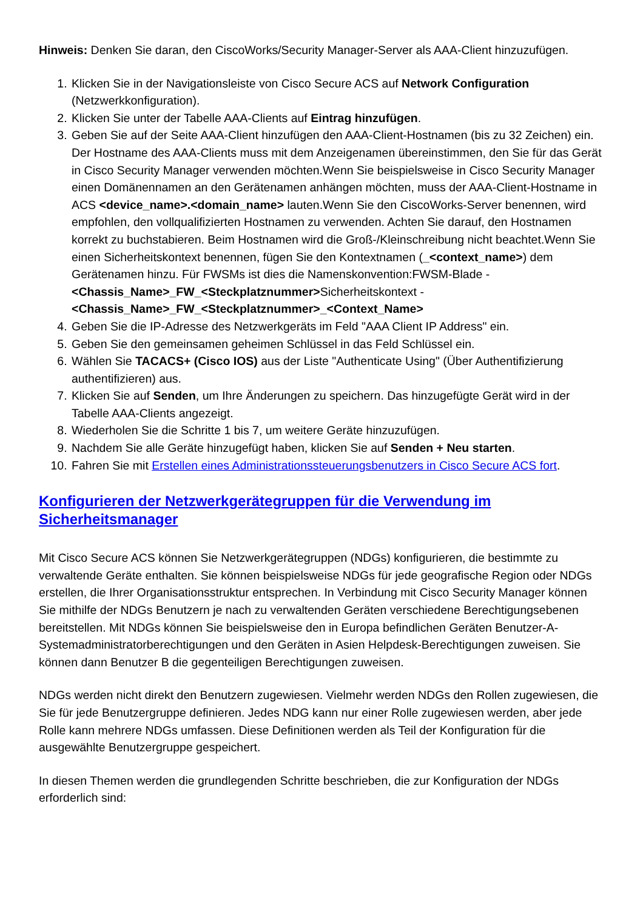Hinweis: Denken Sie daran, den CiscoWorks/Security Manager-Server als AAA-Client hinzuzufügen.
1. Klicken Sie in der Navigationsleiste von Cisco Secure ACS auf Network Configuration (Netzwerkkonfiguration).
2. Klicken Sie unter der Tabelle AAA-Clients auf Eintrag hinzufügen.
3. Geben Sie auf der Seite AAA-Client hinzufügen den AAA-Client-Hostnamen (bis zu 32 Zeichen) ein. Der Hostname des AAA-Clients muss mit dem Anzeigenamen übereinstimmen, den Sie für das Gerät in Cisco Security Manager verwenden möchten.Wenn Sie beispielsweise in Cisco Security Manager einen Domänennamen an den Gerätenamen anhängen möchten, muss der AAA-Client-Hostname in ACS <device_name>.<domain_name> lauten.Wenn Sie den CiscoWorks-Server benennen, wird empfohlen, den vollqualifizierten Hostnamen zu verwenden. Achten Sie darauf, den Hostnamen korrekt zu buchstabieren. Beim Hostnamen wird die Groß-/Kleinschreibung nicht beachtet.Wenn Sie einen Sicherheitskontext benennen, fügen Sie den Kontextnamen (_<context_name>) dem Gerätenamen hinzu. Für FWSMs ist dies die Namenskonvention:FWSM-Blade - <Chassis_Name>_FW_<Steckplatznummer>Sicherheitskontext - <Chassis_Name>_FW_<Steckplatznummer>_<Context_Name>
4. Geben Sie die IP-Adresse des Netzwerkgeräts im Feld "AAA Client IP Address" ein.
5. Geben Sie den gemeinsamen geheimen Schlüssel in das Feld Schlüssel ein.
6. Wählen Sie TACACS+ (Cisco IOS) aus der Liste "Authenticate Using" (Über Authentifizierung authentifizieren) aus.
7. Klicken Sie auf Senden, um Ihre Änderungen zu speichern. Das hinzugefügte Gerät wird in der Tabelle AAA-Clients angezeigt.
8. Wiederholen Sie die Schritte 1 bis 7, um weitere Geräte hinzuzufügen.
9. Nachdem Sie alle Geräte hinzugefügt haben, klicken Sie auf Senden + Neu starten.
10. Fahren Sie mit Erstellen eines Administrationssteuerungsbenutzers in Cisco Secure ACS fort.
Konfigurieren der Netzwerkgerätegruppen für die Verwendung im Sicherheitsmanager
Mit Cisco Secure ACS können Sie Netzwerkgerätegruppen (NDGs) konfigurieren, die bestimmte zu verwaltende Geräte enthalten. Sie können beispielsweise NDGs für jede geografische Region oder NDGs erstellen, die Ihrer Organisationsstruktur entsprechen. In Verbindung mit Cisco Security Manager können Sie mithilfe der NDGs Benutzern je nach zu verwaltenden Geräten verschiedene Berechtigungsebenen bereitstellen. Mit NDGs können Sie beispielsweise den in Europa befindlichen Geräten Benutzer-A-Systemadministratorberechtigungen und den Geräten in Asien Helpdesk-Berechtigungen zuweisen. Sie können dann Benutzer B die gegenteiligen Berechtigungen zuweisen.
NDGs werden nicht direkt den Benutzern zugewiesen. Vielmehr werden NDGs den Rollen zugewiesen, die Sie für jede Benutzergruppe definieren. Jedes NDG kann nur einer Rolle zugewiesen werden, aber jede Rolle kann mehrere NDGs umfassen. Diese Definitionen werden als Teil der Konfiguration für die ausgewählte Benutzergruppe gespeichert.
In diesen Themen werden die grundlegenden Schritte beschrieben, die zur Konfiguration der NDGs erforderlich sind: